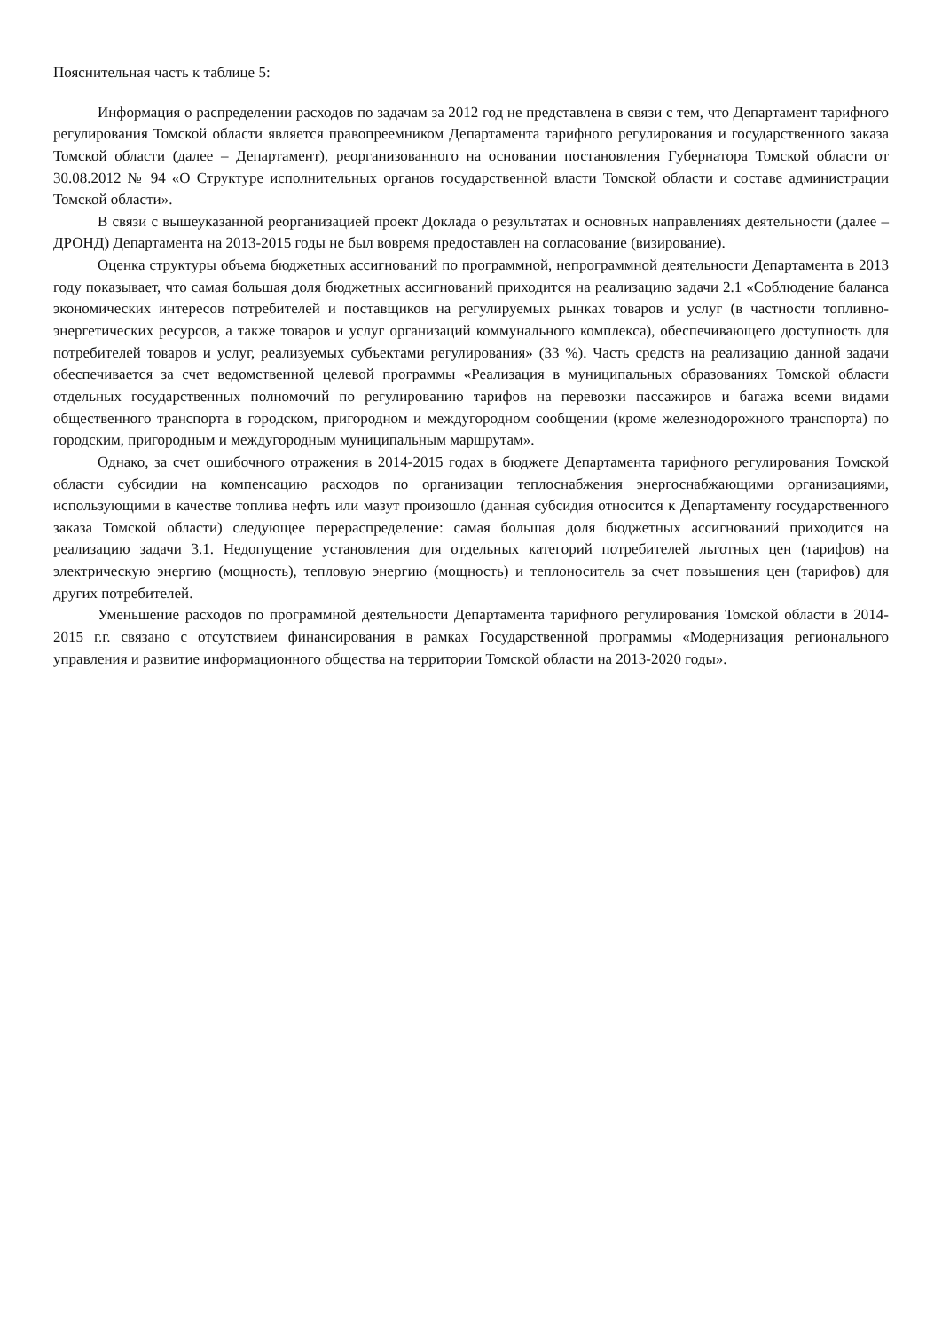Пояснительная часть к таблице 5:
Информация о распределении расходов по задачам за 2012 год не представлена в связи с тем, что Департамент тарифного регулирования Томской области является правопреемником Департамента тарифного регулирования и государственного заказа Томской области (далее – Департамент), реорганизованного на основании постановления Губернатора Томской области от 30.08.2012 № 94 «О Структуре исполнительных органов государственной власти Томской области и составе администрации Томской области».
В связи с вышеуказанной реорганизацией проект Доклада о результатах и основных направлениях деятельности (далее – ДРОНД) Департамента на 2013-2015 годы не был вовремя предоставлен на согласование (визирование).
Оценка структуры объема бюджетных ассигнований по программной, непрограммной деятельности Департамента в 2013 году показывает, что самая большая доля бюджетных ассигнований приходится на реализацию задачи 2.1 «Соблюдение баланса экономических интересов потребителей и поставщиков на регулируемых рынках товаров и услуг (в частности топливно-энергетических ресурсов, а также товаров и услуг организаций коммунального комплекса), обеспечивающего доступность для потребителей товаров и услуг, реализуемых субъектами регулирования» (33 %). Часть средств на реализацию данной задачи обеспечивается за счет ведомственной целевой программы «Реализация в муниципальных образованиях Томской области отдельных государственных полномочий по регулированию тарифов на перевозки пассажиров и багажа всеми видами общественного транспорта в городском, пригородном и междугородном сообщении (кроме железнодорожного транспорта) по городским, пригородным и междугородным муниципальным маршрутам».
Однако, за счет ошибочного отражения в 2014-2015 годах в бюджете Департамента тарифного регулирования Томской области субсидии на компенсацию расходов по организации теплоснабжения энергоснабжающими организациями, использующими в качестве топлива нефть или мазут произошло (данная субсидия относится к Департаменту государственного заказа Томской области) следующее перераспределение: самая большая доля бюджетных ассигнований приходится на реализацию задачи 3.1. Недопущение установления для отдельных категорий потребителей льготных цен (тарифов) на электрическую энергию (мощность), тепловую энергию (мощность) и теплоноситель за счет повышения цен (тарифов) для других потребителей.
Уменьшение расходов по программной деятельности Департамента тарифного регулирования Томской области в 2014-2015 г.г. связано с отсутствием финансирования в рамках Государственной программы «Модернизация регионального управления и развитие информационного общества на территории Томской области на 2013-2020 годы».